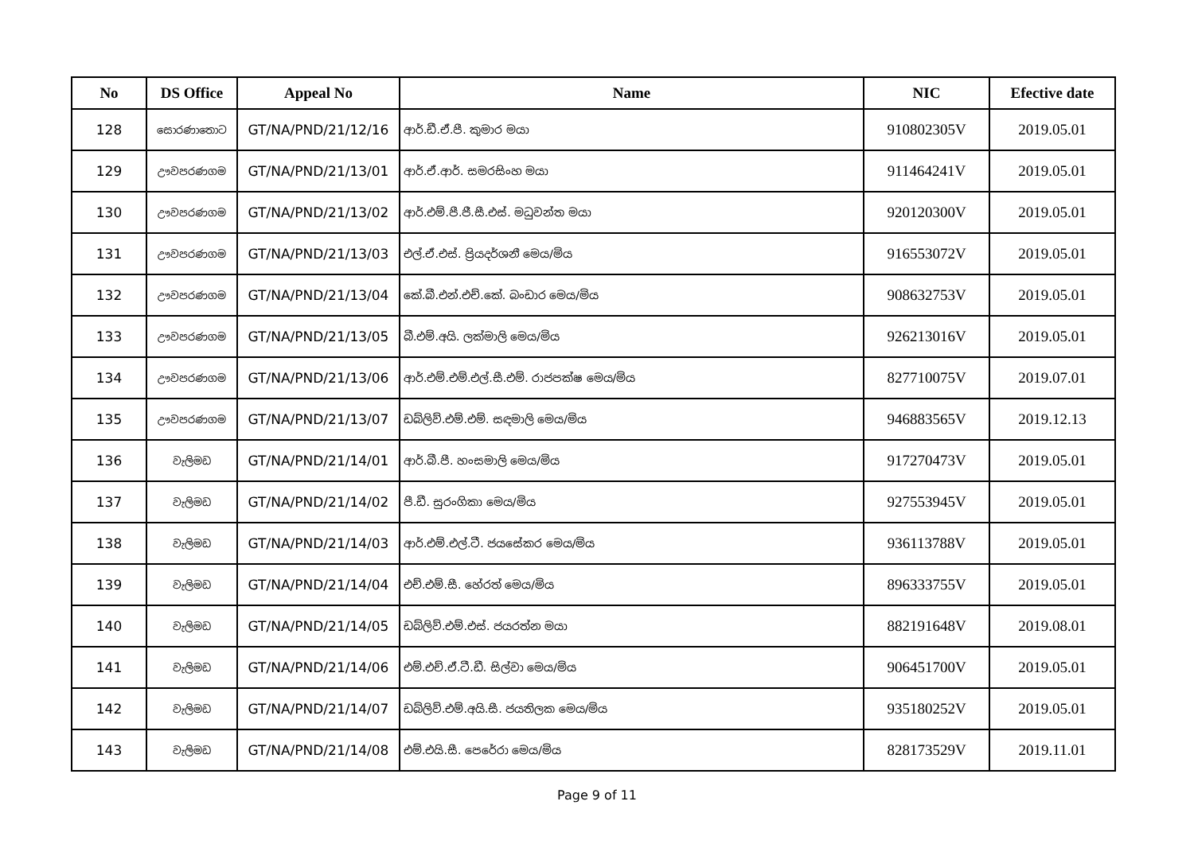| No | DS Office | Appeal No | Name | NIC | Efective date |
| --- | --- | --- | --- | --- | --- |
| 128 | සොරණාතොට | GT/NA/PND/21/12/16 | ආර්.ඩී.ඒ.පී. කුමාර මයා | 910802305V | 2019.05.01 |
| 129 | ඌවපරණගම | GT/NA/PND/21/13/01 | ආර්.ඒ.ආර්. සමරසිංහ මයා | 911464241V | 2019.05.01 |
| 130 | ඌවපරණගම | GT/NA/PND/21/13/02 | ආර්.එම්.පී.ජී.සී.එස්. මධුවන්ත මයා | 920120300V | 2019.05.01 |
| 131 | ඌවපරණගම | GT/NA/PND/21/13/03 | එල්.ඒ.එස්. ප්‍රියදර්ශනී මෙය/මිය | 916553072V | 2019.05.01 |
| 132 | ඌවපරණගම | GT/NA/PND/21/13/04 | කේ.බී.එන්.එච්.කේ. බංඩාර මෙය/මිය | 908632753V | 2019.05.01 |
| 133 | ඌවපරණගම | GT/NA/PND/21/13/05 | බී.එම්.අයි. ලක්මාලි මෙය/මිය | 926213016V | 2019.05.01 |
| 134 | ඌවපරණගම | GT/NA/PND/21/13/06 | ආර්.එම්.එම්.එල්.සී.එම්. රාජපක්ෂ මෙය/මිය | 827710075V | 2019.07.01 |
| 135 | ඌවපරණගම | GT/NA/PND/21/13/07 | ඩබ්ලිව්.එම්.එම්. සඳමාලි මෙය/මිය | 946883565V | 2019.12.13 |
| 136 | වැලිමඩ | GT/NA/PND/21/14/01 | ආර්.බී.පී. හංසමාලි මෙය/මිය | 917270473V | 2019.05.01 |
| 137 | වැලිමඩ | GT/NA/PND/21/14/02 | පී.ඩී. සුරංගිකා මෙය/මිය | 927553945V | 2019.05.01 |
| 138 | වැලිමඩ | GT/NA/PND/21/14/03 | ආර්.එම්.එල්.ටී. ජයසේකර මෙය/මිය | 936113788V | 2019.05.01 |
| 139 | වැලිමඩ | GT/NA/PND/21/14/04 | එච්.එම්.සී. හේරත් මෙය/මිය | 896333755V | 2019.05.01 |
| 140 | වැලිමඩ | GT/NA/PND/21/14/05 | ඩබ්ලිව්.එම්.එස්. ජයරත්න මයා | 882191648V | 2019.08.01 |
| 141 | වැලිමඩ | GT/NA/PND/21/14/06 | එම්.එච්.ඒ.ටී.ඩී. සිල්වා මෙය/මිය | 906451700V | 2019.05.01 |
| 142 | වැලිමඩ | GT/NA/PND/21/14/07 | ඩබ්ලිව්.එම්.අයි.සී. ජයතිලක මෙය/මිය | 935180252V | 2019.05.01 |
| 143 | වැලිමඩ | GT/NA/PND/21/14/08 | එම්.එයි.සී. පෙරේරා මෙය/මිය | 828173529V | 2019.11.01 |
Page 9 of 11